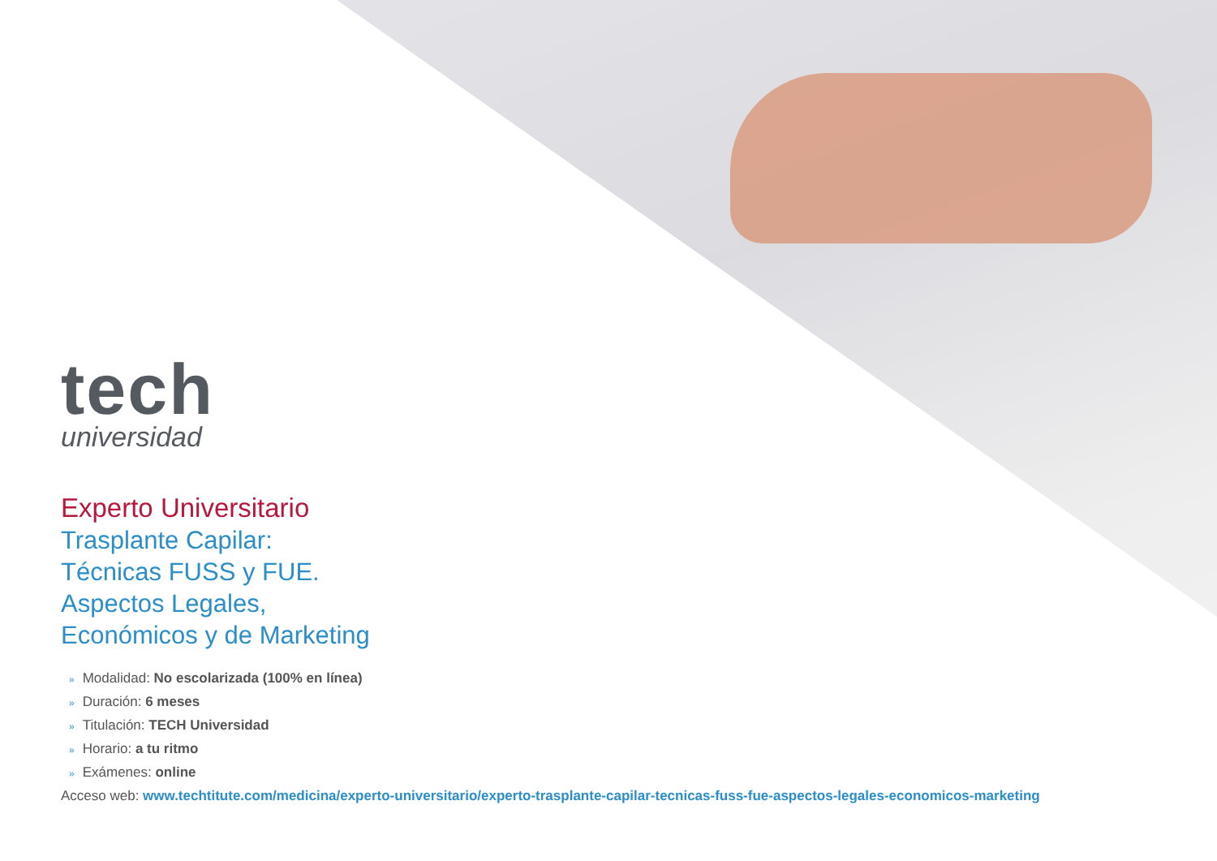tech
universidad
Experto Universitario
Trasplante Capilar:
Técnicas FUSS y FUE.
Aspectos Legales,
Económicos y de Marketing
» Modalidad: No escolarizada (100% en línea)
» Duración: 6 meses
» Titulación: TECH Universidad
» Horario: a tu ritmo
» Exámenes: online
Acceso web: www.techtitute.com/medicina/experto-universitario/experto-trasplante-capilar-tecnicas-fuss-fue-aspectos-legales-economicos-marketing